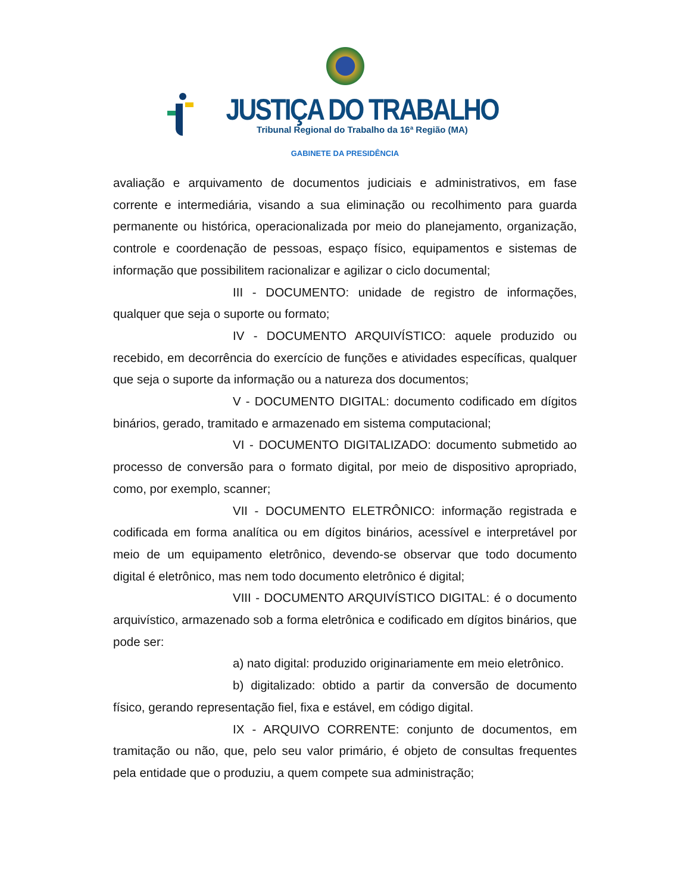JUSTIÇA DO TRABALHO
Tribunal Regional do Trabalho da 16ª Região (MA)
GABINETE DA PRESIDÊNCIA
avaliação e arquivamento de documentos judiciais e administrativos, em fase corrente e intermediária, visando a sua eliminação ou recolhimento para guarda permanente ou histórica, operacionalizada por meio do planejamento, organização, controle e coordenação de pessoas, espaço físico, equipamentos e sistemas de informação que possibilitem racionalizar e agilizar o ciclo documental;
III - DOCUMENTO: unidade de registro de informações, qualquer que seja o suporte ou formato;
IV - DOCUMENTO ARQUIVÍSTICO: aquele produzido ou recebido, em decorrência do exercício de funções e atividades específicas, qualquer que seja o suporte da informação ou a natureza dos documentos;
V - DOCUMENTO DIGITAL: documento codificado em dígitos binários, gerado, tramitado e armazenado em sistema computacional;
VI - DOCUMENTO DIGITALIZADO: documento submetido ao processo de conversão para o formato digital, por meio de dispositivo apropriado, como, por exemplo, scanner;
VII - DOCUMENTO ELETRÔNICO: informação registrada e codificada em forma analítica ou em dígitos binários, acessível e interpretável por meio de um equipamento eletrônico, devendo-se observar que todo documento digital é eletrônico, mas nem todo documento eletrônico é digital;
VIII - DOCUMENTO ARQUIVÍSTICO DIGITAL: é o documento arquivístico, armazenado sob a forma eletrônica e codificado em dígitos binários, que pode ser:
a) nato digital: produzido originariamente em meio eletrônico.
b) digitalizado: obtido a partir da conversão de documento físico, gerando representação fiel, fixa e estável, em código digital.
IX - ARQUIVO CORRENTE: conjunto de documentos, em tramitação ou não, que, pelo seu valor primário, é objeto de consultas frequentes pela entidade que o produziu, a quem compete sua administração;